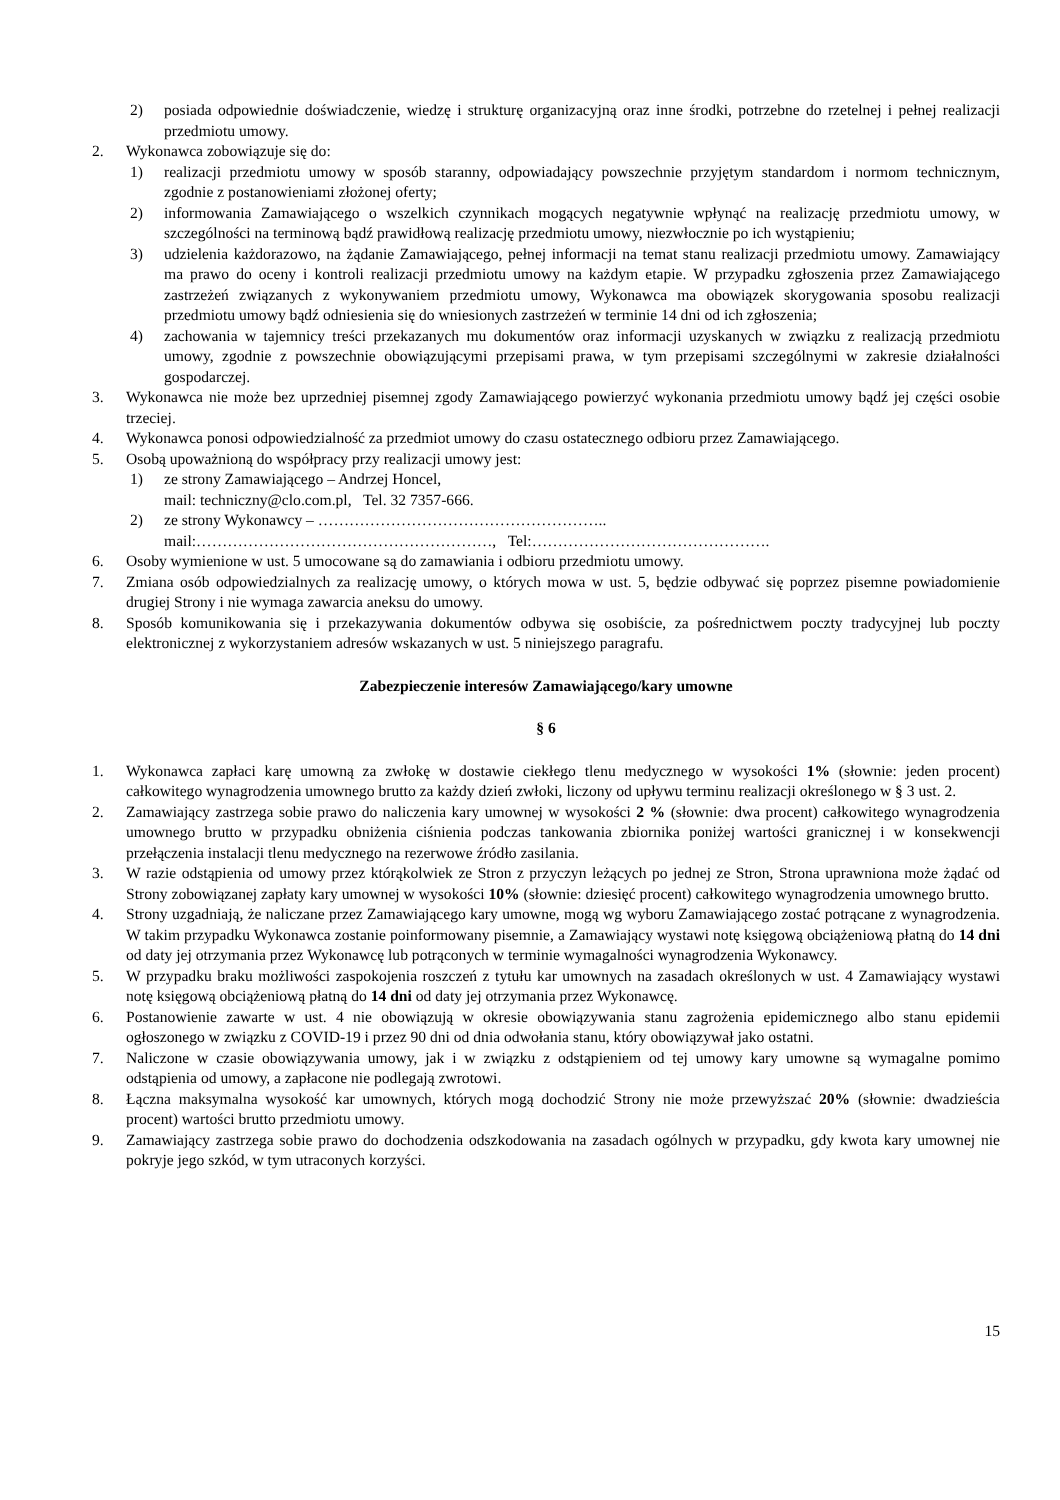2) posiada odpowiednie doświadczenie, wiedzę i strukturę organizacyjną oraz inne środki, potrzebne do rzetelnej i pełnej realizacji przedmiotu umowy.
2. Wykonawca zobowiązuje się do:
1) realizacji przedmiotu umowy w sposób staranny, odpowiadający powszechnie przyjętym standardom i normom technicznym, zgodnie z postanowieniami złożonej oferty;
2) informowania Zamawiającego o wszelkich czynnikach mogących negatywnie wpłynąć na realizację przedmiotu umowy, w szczególności na terminową bądź prawidłową realizację przedmiotu umowy, niezwłocznie po ich wystąpieniu;
3) udzielenia każdorazowo, na żądanie Zamawiającego, pełnej informacji na temat stanu realizacji przedmiotu umowy. Zamawiający ma prawo do oceny i kontroli realizacji przedmiotu umowy na każdym etapie. W przypadku zgłoszenia przez Zamawiającego zastrzeżeń związanych z wykonywaniem przedmiotu umowy, Wykonawca ma obowiązek skorygowania sposobu realizacji przedmiotu umowy bądź odniesienia się do wniesionych zastrzeżeń w terminie 14 dni od ich zgłoszenia;
4) zachowania w tajemnicy treści przekazanych mu dokumentów oraz informacji uzyskanych w związku z realizacją przedmiotu umowy, zgodnie z powszechnie obowiązującymi przepisami prawa, w tym przepisami szczególnymi w zakresie działalności gospodarczej.
3. Wykonawca nie może bez uprzedniej pisemnej zgody Zamawiającego powierzyć wykonania przedmiotu umowy bądź jej części osobie trzeciej.
4. Wykonawca ponosi odpowiedzialność za przedmiot umowy do czasu ostatecznego odbioru przez Zamawiającego.
5. Osobą upoważnioną do współpracy przy realizacji umowy jest:
1) ze strony Zamawiającego – Andrzej Honcel,
mail: techniczny@clo.com.pl, Tel. 32 7357-666.
2) ze strony Wykonawcy – ………………………………………………..
mail:…………………………………………………, Tel:……………………………………….
6. Osoby wymienione w ust. 5 umocowane są do zamawiania i odbioru przedmiotu umowy.
7. Zmiana osób odpowiedzialnych za realizację umowy, o których mowa w ust. 5, będzie odbywać się poprzez pisemne powiadomienie drugiej Strony i nie wymaga zawarcia aneksu do umowy.
8. Sposób komunikowania się i przekazywania dokumentów odbywa się osobiście, za pośrednictwem poczty tradycyjnej lub poczty elektronicznej z wykorzystaniem adresów wskazanych w ust. 5 niniejszego paragrafu.
Zabezpieczenie interesów Zamawiającego/kary umowne
§ 6
1. Wykonawca zapłaci karę umowną za zwłokę w dostawie ciekłego tlenu medycznego w wysokości 1% (słownie: jeden procent) całkowitego wynagrodzenia umownego brutto za każdy dzień zwłoki, liczony od upływu terminu realizacji określonego w § 3 ust. 2.
2. Zamawiający zastrzega sobie prawo do naliczenia kary umownej w wysokości 2 % (słownie: dwa procent) całkowitego wynagrodzenia umownego brutto w przypadku obniżenia ciśnienia podczas tankowania zbiornika poniżej wartości granicznej i w konsekwencji przełączenia instalacji tlenu medycznego na rezerwowe źródło zasilania.
3. W razie odstąpienia od umowy przez którąkolwiek ze Stron z przyczyn leżących po jednej ze Stron, Strona uprawniona może żądać od Strony zobowiązanej zapłaty kary umownej w wysokości 10% (słownie: dziesięć procent) całkowitego wynagrodzenia umownego brutto.
4. Strony uzgadniają, że naliczane przez Zamawiającego kary umowne, mogą wg wyboru Zamawiającego zostać potrącane z wynagrodzenia. W takim przypadku Wykonawca zostanie poinformowany pisemnie, a Zamawiający wystawi notę księgową obciążeniową płatną do 14 dni od daty jej otrzymania przez Wykonawcę lub potrąconych w terminie wymagalności wynagrodzenia Wykonawcy.
5. W przypadku braku możliwości zaspokojenia roszczeń z tytułu kar umownych na zasadach określonych w ust. 4 Zamawiający wystawi notę księgową obciążeniową płatną do 14 dni od daty jej otrzymania przez Wykonawcę.
6. Postanowienie zawarte w ust. 4 nie obowiązują w okresie obowiązywania stanu zagrożenia epidemicznego albo stanu epidemii ogłoszonego w związku z COVID-19 i przez 90 dni od dnia odwołania stanu, który obowiązywał jako ostatni.
7. Naliczone w czasie obowiązywania umowy, jak i w związku z odstąpieniem od tej umowy kary umowne są wymagalne pomimo odstąpienia od umowy, a zapłacone nie podlegają zwrotowi.
8. Łączna maksymalna wysokość kar umownych, których mogą dochodzić Strony nie może przewyższać 20% (słownie: dwadzieścia procent) wartości brutto przedmiotu umowy.
9. Zamawiający zastrzega sobie prawo do dochodzenia odszkodowania na zasadach ogólnych w przypadku, gdy kwota kary umownej nie pokryje jego szkód, w tym utraconych korzyści.
15